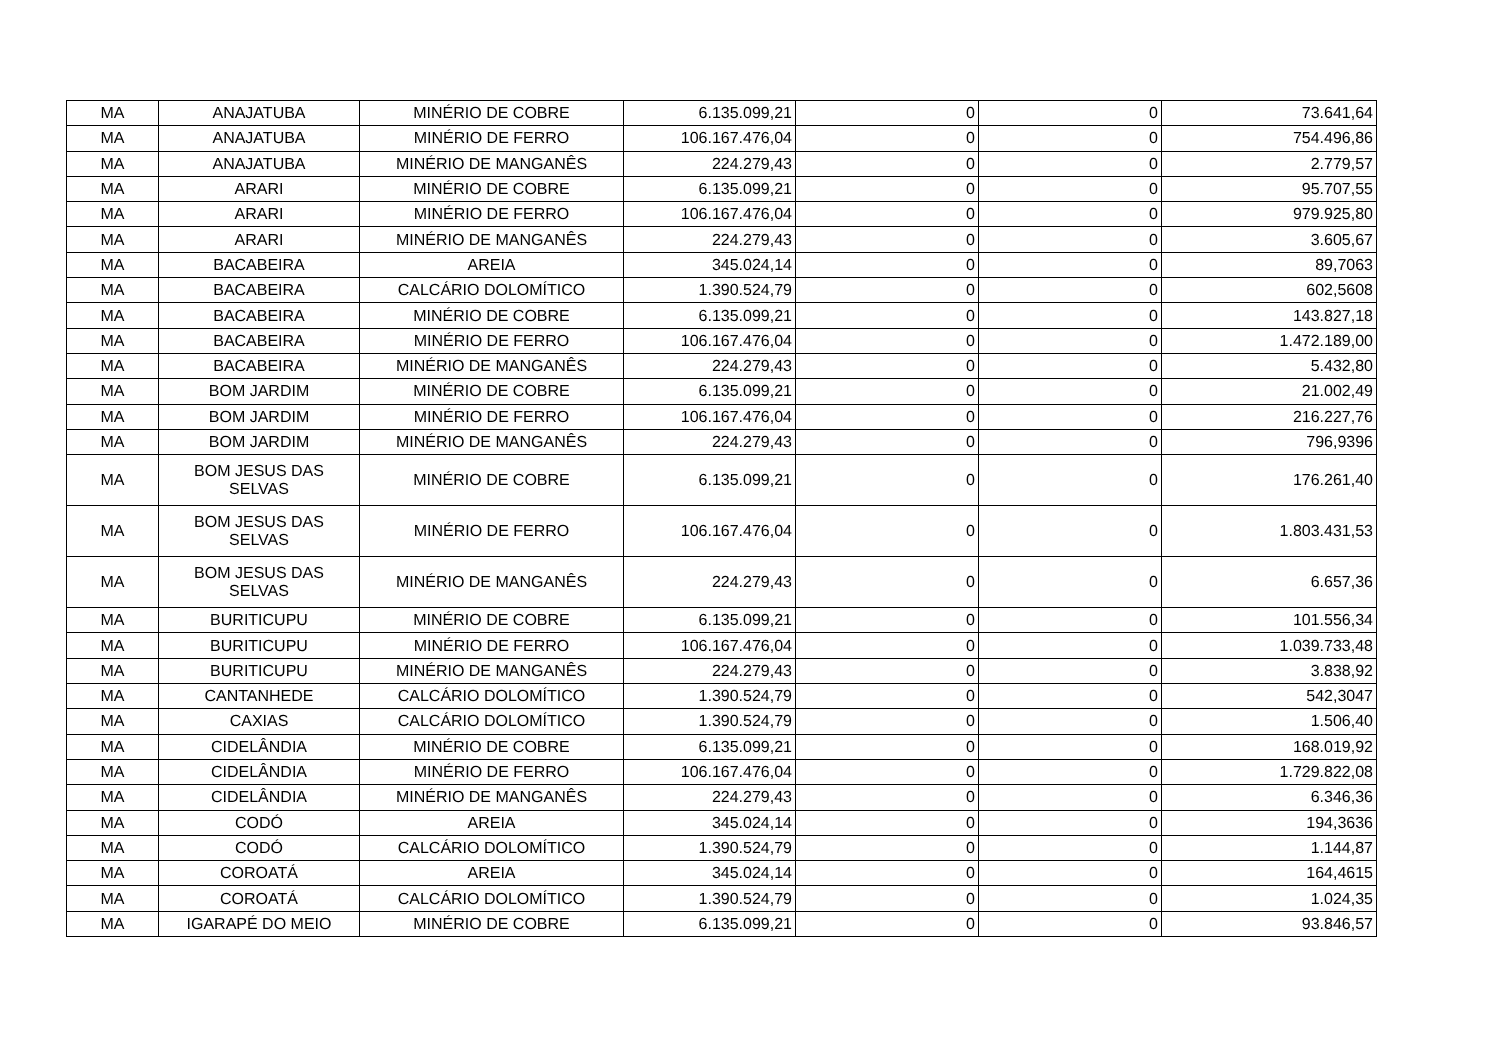| MA | ANAJATUBA | MINÉRIO DE COBRE | 6.135.099,21 | 0 | 0 | 73.641,64 |
| MA | ANAJATUBA | MINÉRIO DE FERRO | 106.167.476,04 | 0 | 0 | 754.496,86 |
| MA | ANAJATUBA | MINÉRIO DE MANGANÊS | 224.279,43 | 0 | 0 | 2.779,57 |
| MA | ARARI | MINÉRIO DE COBRE | 6.135.099,21 | 0 | 0 | 95.707,55 |
| MA | ARARI | MINÉRIO DE FERRO | 106.167.476,04 | 0 | 0 | 979.925,80 |
| MA | ARARI | MINÉRIO DE MANGANÊS | 224.279,43 | 0 | 0 | 3.605,67 |
| MA | BACABEIRA | AREIA | 345.024,14 | 0 | 0 | 89,7063 |
| MA | BACABEIRA | CALCÁRIO DOLOMÍTICO | 1.390.524,79 | 0 | 0 | 602,5608 |
| MA | BACABEIRA | MINÉRIO DE COBRE | 6.135.099,21 | 0 | 0 | 143.827,18 |
| MA | BACABEIRA | MINÉRIO DE FERRO | 106.167.476,04 | 0 | 0 | 1.472.189,00 |
| MA | BACABEIRA | MINÉRIO DE MANGANÊS | 224.279,43 | 0 | 0 | 5.432,80 |
| MA | BOM JARDIM | MINÉRIO DE COBRE | 6.135.099,21 | 0 | 0 | 21.002,49 |
| MA | BOM JARDIM | MINÉRIO DE FERRO | 106.167.476,04 | 0 | 0 | 216.227,76 |
| MA | BOM JARDIM | MINÉRIO DE MANGANÊS | 224.279,43 | 0 | 0 | 796,9396 |
| MA | BOM JESUS DAS SELVAS | MINÉRIO DE COBRE | 6.135.099,21 | 0 | 0 | 176.261,40 |
| MA | BOM JESUS DAS SELVAS | MINÉRIO DE FERRO | 106.167.476,04 | 0 | 0 | 1.803.431,53 |
| MA | BOM JESUS DAS SELVAS | MINÉRIO DE MANGANÊS | 224.279,43 | 0 | 0 | 6.657,36 |
| MA | BURITICUPU | MINÉRIO DE COBRE | 6.135.099,21 | 0 | 0 | 101.556,34 |
| MA | BURITICUPU | MINÉRIO DE FERRO | 106.167.476,04 | 0 | 0 | 1.039.733,48 |
| MA | BURITICUPU | MINÉRIO DE MANGANÊS | 224.279,43 | 0 | 0 | 3.838,92 |
| MA | CANTANHEDE | CALCÁRIO DOLOMÍTICO | 1.390.524,79 | 0 | 0 | 542,3047 |
| MA | CAXIAS | CALCÁRIO DOLOMÍTICO | 1.390.524,79 | 0 | 0 | 1.506,40 |
| MA | CIDELÂNDIA | MINÉRIO DE COBRE | 6.135.099,21 | 0 | 0 | 168.019,92 |
| MA | CIDELÂNDIA | MINÉRIO DE FERRO | 106.167.476,04 | 0 | 0 | 1.729.822,08 |
| MA | CIDELÂNDIA | MINÉRIO DE MANGANÊS | 224.279,43 | 0 | 0 | 6.346,36 |
| MA | CODÓ | AREIA | 345.024,14 | 0 | 0 | 194,3636 |
| MA | CODÓ | CALCÁRIO DOLOMÍTICO | 1.390.524,79 | 0 | 0 | 1.144,87 |
| MA | COROATÁ | AREIA | 345.024,14 | 0 | 0 | 164,4615 |
| MA | COROATÁ | CALCÁRIO DOLOMÍTICO | 1.390.524,79 | 0 | 0 | 1.024,35 |
| MA | IGARAPÉ DO MEIO | MINÉRIO DE COBRE | 6.135.099,21 | 0 | 0 | 93.846,57 |